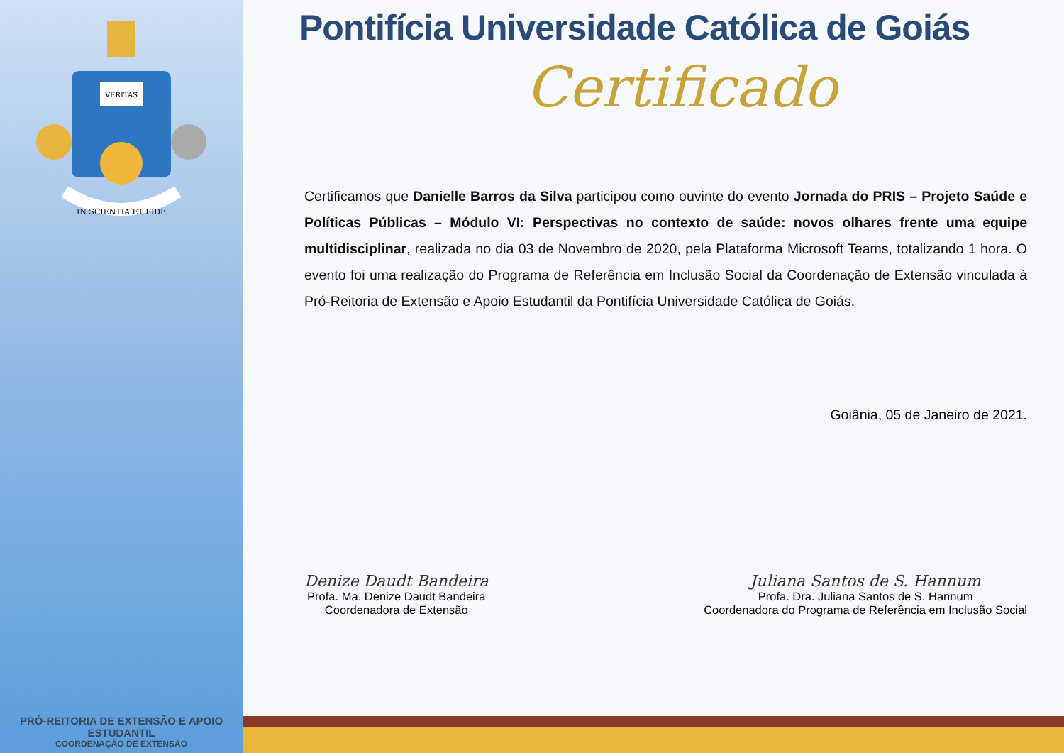VERITAS
IN SCIENTIA ET FIDE
PRÓ-REITORIA DE EXTENSÃO E APOIO ESTUDANTIL
COORDENAÇÃO DE EXTENSÃO
Pontifícia Universidade Católica de Goiás
Certificado
Certificamos que Danielle Barros da Silva participou como ouvinte do evento Jornada do PRIS – Projeto Saúde e Políticas Públicas – Módulo VI: Perspectivas no contexto de saúde: novos olhares frente uma equipe multidisciplinar, realizada no dia 03 de Novembro de 2020, pela Plataforma Microsoft Teams, totalizando 1 hora. O evento foi uma realização do Programa de Referência em Inclusão Social da Coordenação de Extensão vinculada à Pró-Reitoria de Extensão e Apoio Estudantil da Pontifícia Universidade Católica de Goiás.
Goiânia, 05 de Janeiro de 2021.
Denize Daudt Bandeira
Profa. Ma. Denize Daudt Bandeira
Coordenadora de Extensão
Juliana Santos de S. Hannum
Profa. Dra. Juliana Santos de S. Hannum
Coordenadora do Programa de Referência em Inclusão Social